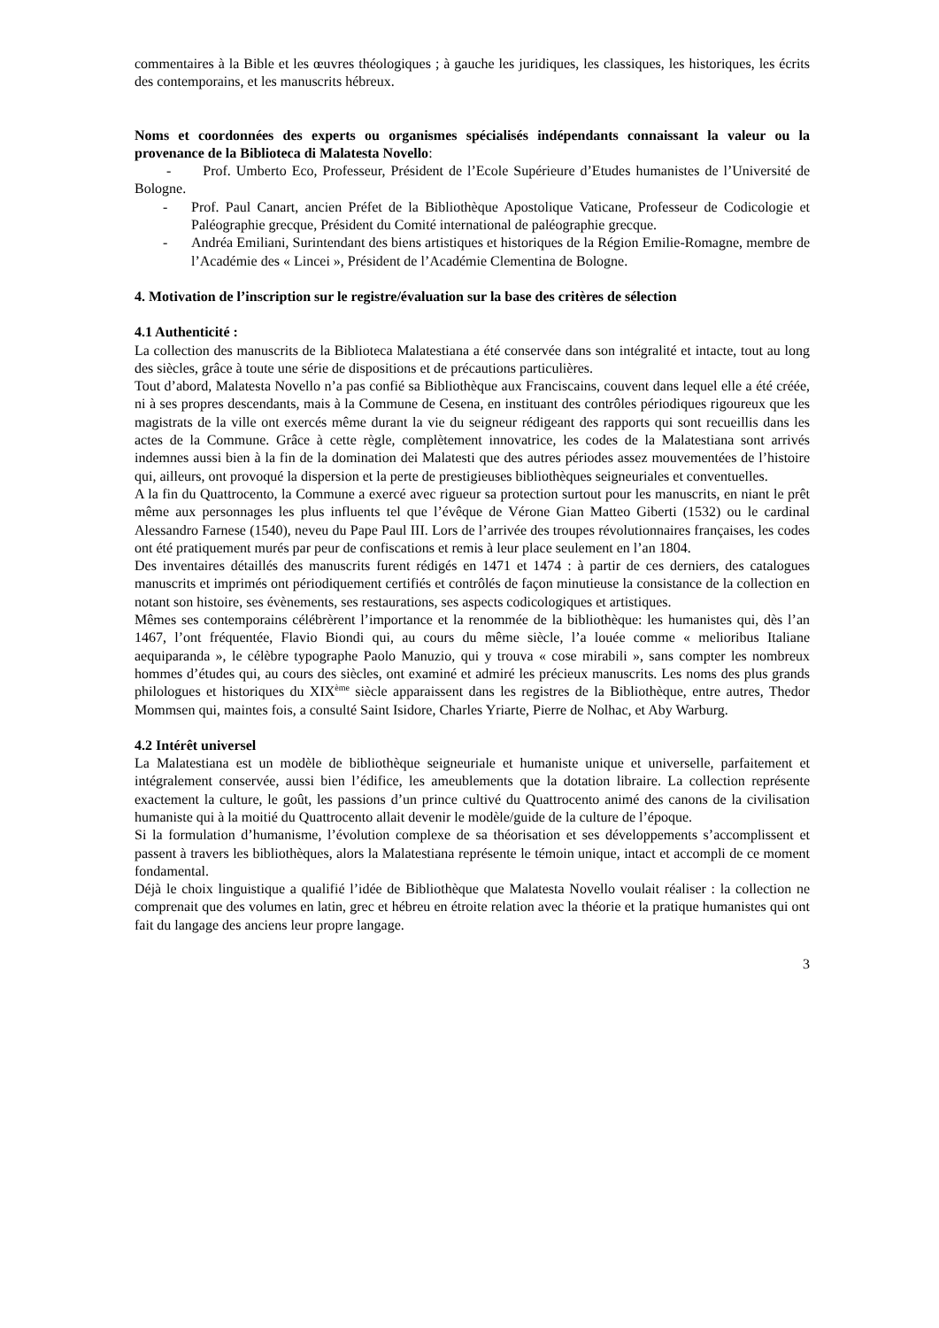commentaires à la Bible et les œuvres théologiques ; à gauche les juridiques, les classiques, les historiques, les écrits des contemporains, et les manuscrits hébreux.
Noms et coordonnées des experts ou organismes spécialisés indépendants connaissant la valeur ou la provenance de la Biblioteca di Malatesta Novello:
- Prof. Umberto Eco, Professeur, Président de l’Ecole Supérieure d’Etudes humanistes de l’Université de Bologne.
- Prof. Paul Canart, ancien Préfet de la Bibliothèque Apostolique Vaticane, Professeur de Codicologie et Paléographie grecque, Président du Comité international de paléographie grecque.
- Andréa Emiliani, Surintendant des biens artistiques et historiques de la Région Emilie-Romagne, membre de l’Académie des « Lincei », Président de l’Académie Clementina de Bologne.
4. Motivation de l’inscription sur le registre/évaluation sur la base des critères de sélection
4.1 Authenticité :
La collection des manuscrits de la Biblioteca Malatestiana a été conservée dans son intégralité et intacte, tout au long des siècles, grâce à toute une série de dispositions et de précautions particulières.
Tout d’abord, Malatesta Novello n’a pas confié sa Bibliothèque aux Franciscains, couvent dans lequel elle a été créée, ni à ses propres descendants, mais à la Commune de Cesena, en instituant des contrôles périodiques rigoureux que les magistrats de la ville ont exercés même durant la vie du seigneur rédigeant des rapports qui sont recueillis dans les actes de la Commune. Grâce à cette règle, complètement innovatrice, les codes de la Malatestiana sont arrivés indemnes aussi bien à la fin de la domination dei Malatesti que des autres périodes assez mouvementées de l’histoire qui, ailleurs, ont provoqué la dispersion et la perte de prestigieuses bibliothèques seigneuriales et conventuelles.
A la fin du Quattrocento, la Commune a exercé avec rigueur sa protection surtout pour les manuscrits, en niant le prêt même aux personnages les plus influents tel que l’évêque de Vérone Gian Matteo Giberti (1532) ou le cardinal Alessandro Farnese (1540), neveu du Pape Paul III. Lors de l’arrivée des troupes révolutionnaires françaises, les codes ont été pratiquement murés par peur de confiscations et remis à leur place seulement en l’an 1804.
Des inventaires détaillés des manuscrits furent rédigés en 1471 et 1474 : à partir de ces derniers, des catalogues manuscrits et imprimés ont périodiquement certifiés et contrôlés de façon minutieuse la consistance de la collection en notant son histoire, ses évènements, ses restaurations, ses aspects codicologiques et artistiques.
Mêmes ses contemporains célébrèrent l’importance et la renommée de la bibliothèque: les humanistes qui, dès l’an 1467, l’ont fréquentée, Flavio Biondi qui, au cours du même siècle, l’a louée comme « melioribus Italiane aequiparanda », le célèbre typographe Paolo Manuzio, qui y trouva « cose mirabili », sans compter les nombreux hommes d’études qui, au cours des siècles, ont examiné et admiré les précieux manuscrits. Les noms des plus grands philologues et historiques du XIX<sup>ème</sup> siècle apparaissent dans les registres de la Bibliothèque, entre autres, Thedor Mommsen qui, maintes fois, a consulté Saint Isidore, Charles Yriarte, Pierre de Nolhac, et Aby Warburg.
4.2 Intérêt universel
La Malatestiana est un modèle de bibliothèque seigneuriale et humaniste unique et universelle, parfaitement et intégralement conservée, aussi bien l’édifice, les ameublements que la dotation libraire. La collection représente exactement la culture, le goût, les passions d’un prince cultivé du Quattrocento animé des canons de la civilisation humaniste qui à la moitié du Quattrocento allait devenir le modèle/guide de la culture de l’époque.
Si la formulation d’humanisme, l’évolution complexe de sa théorisation et ses développements s’accomplissent et passent à travers les bibliothèques, alors la Malatestiana représente le témoin unique, intact et accompli de ce moment fondamental.
Déjà le choix linguistique a qualifié l’idée de Bibliothèque que Malatesta Novello voulait réaliser : la collection ne comprenait que des volumes en latin, grec et hébreu en étroite relation avec la théorie et la pratique humanistes qui ont fait du langage des anciens leur propre langage.
3